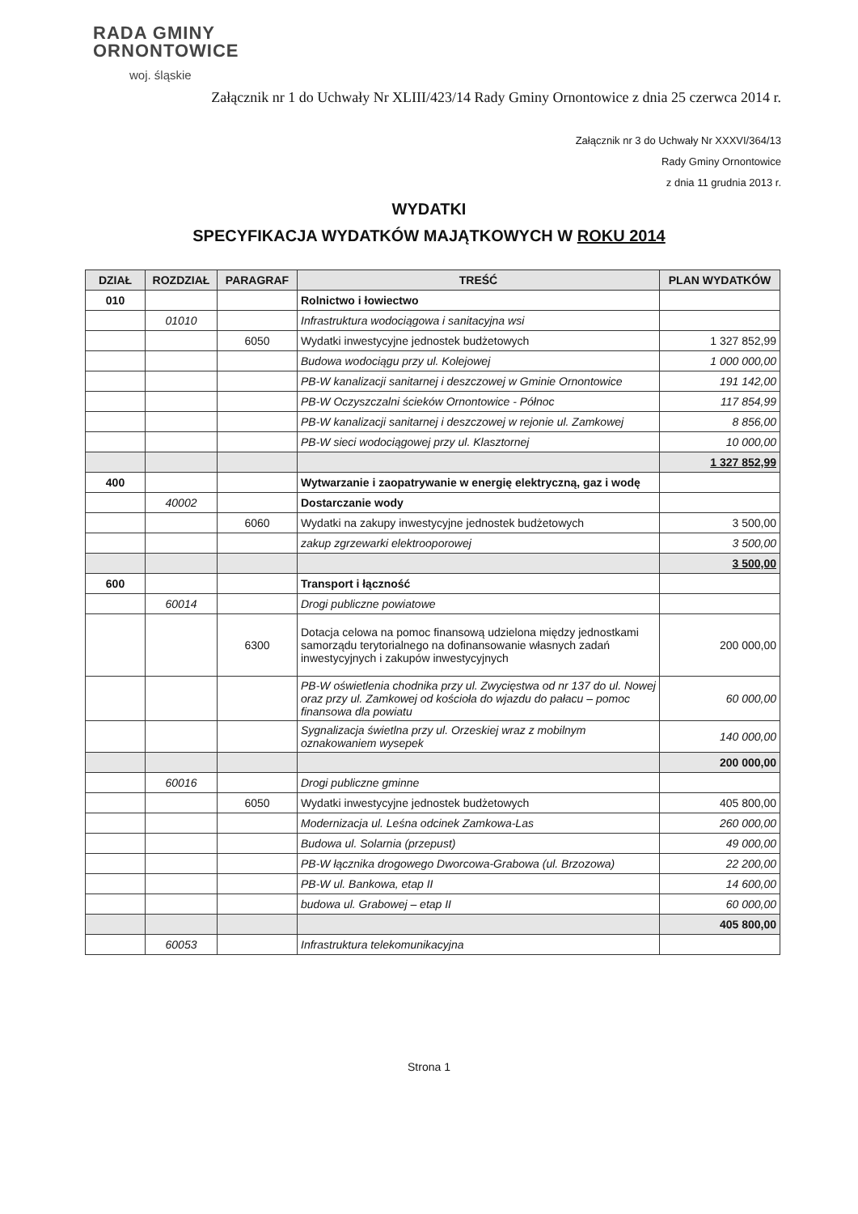RADA GMINY
ORNONTOWICE
woj. śląskie
Załącznik nr 1 do Uchwały Nr XLIII/423/14 Rady Gminy Ornontowice z dnia 25 czerwca 2014 r.
Załącznik nr 3 do Uchwały Nr XXXVI/364/13
Rady Gminy Ornontowice
z dnia 11 grudnia 2013 r.
WYDATKI
SPECYFIKACJA WYDATKÓW MAJĄTKOWYCH W ROKU 2014
| DZIAŁ | ROZDZIAŁ | PARAGRAF | TREŚĆ | PLAN WYDATKÓW |
| --- | --- | --- | --- | --- |
| 010 | | | Rolnictwo i łowiectwo | |
| | 01010 | | Infrastruktura wodociągowa i sanitacyjna wsi | |
| | | 6050 | Wydatki inwestycyjne jednostek budżetowych | 1 327 852,99 |
| | | | Budowa wodociągu przy ul. Kolejowej | 1 000 000,00 |
| | | | PB-W kanalizacji sanitarnej i deszczowej w Gminie Ornontowice | 191 142,00 |
| | | | PB-W Oczyszczalni ścieków Ornontowice - Północ | 117 854,99 |
| | | | PB-W kanalizacji sanitarnej i deszczowej w rejonie ul. Zamkowej | 8 856,00 |
| | | | PB-W sieci wodociągowej przy ul. Klasztornej | 10 000,00 |
| | | | | 1 327 852,99 |
| 400 | | | Wytwarzanie i zaopatrywanie w energię elektryczną, gaz i wodę | |
| | 40002 | | Dostarczanie wody | |
| | | 6060 | Wydatki na zakupy inwestycyjne jednostek budżetowych | 3 500,00 |
| | | | zakup zgrzewarki elektrooporowej | 3 500,00 |
| | | | | 3 500,00 |
| 600 | | | Transport i łączność | |
| | 60014 | | Drogi publiczne powiatowe | |
| | | 6300 | Dotacja celowa na pomoc finansową udzielona między jednostkami samorządu terytorialnego na dofinansowanie własnych zadań inwestycyjnych i zakupów inwestycyjnych | 200 000,00 |
| | | | PB-W oświetlenia chodnika przy ul. Zwycięstwa od nr 137 do ul. Nowej oraz przy ul. Zamkowej od kościoła do wjazdu do pałacu – pomoc finansowa dla powiatu | 60 000,00 |
| | | | Sygnalizacja świetlna przy ul. Orzeskiej wraz z mobilnym oznakowaniem wysepek | 140 000,00 |
| | | | | 200 000,00 |
| | 60016 | | Drogi publiczne gminne | |
| | | 6050 | Wydatki inwestycyjne jednostek budżetowych | 405 800,00 |
| | | | Modernizacja ul. Leśna odcinek Zamkowa-Las | 260 000,00 |
| | | | Budowa ul. Solarnia (przepust) | 49 000,00 |
| | | | PB-W łącznika drogowego Dworcowa-Grabowa (ul. Brzozowa) | 22 200,00 |
| | | | PB-W ul. Bankowa, etap II | 14 600,00 |
| | | | budowa ul. Grabowej – etap II | 60 000,00 |
| | | | | 405 800,00 |
| | 60053 | | Infrastruktura telekomunikacyjna | |
Strona 1